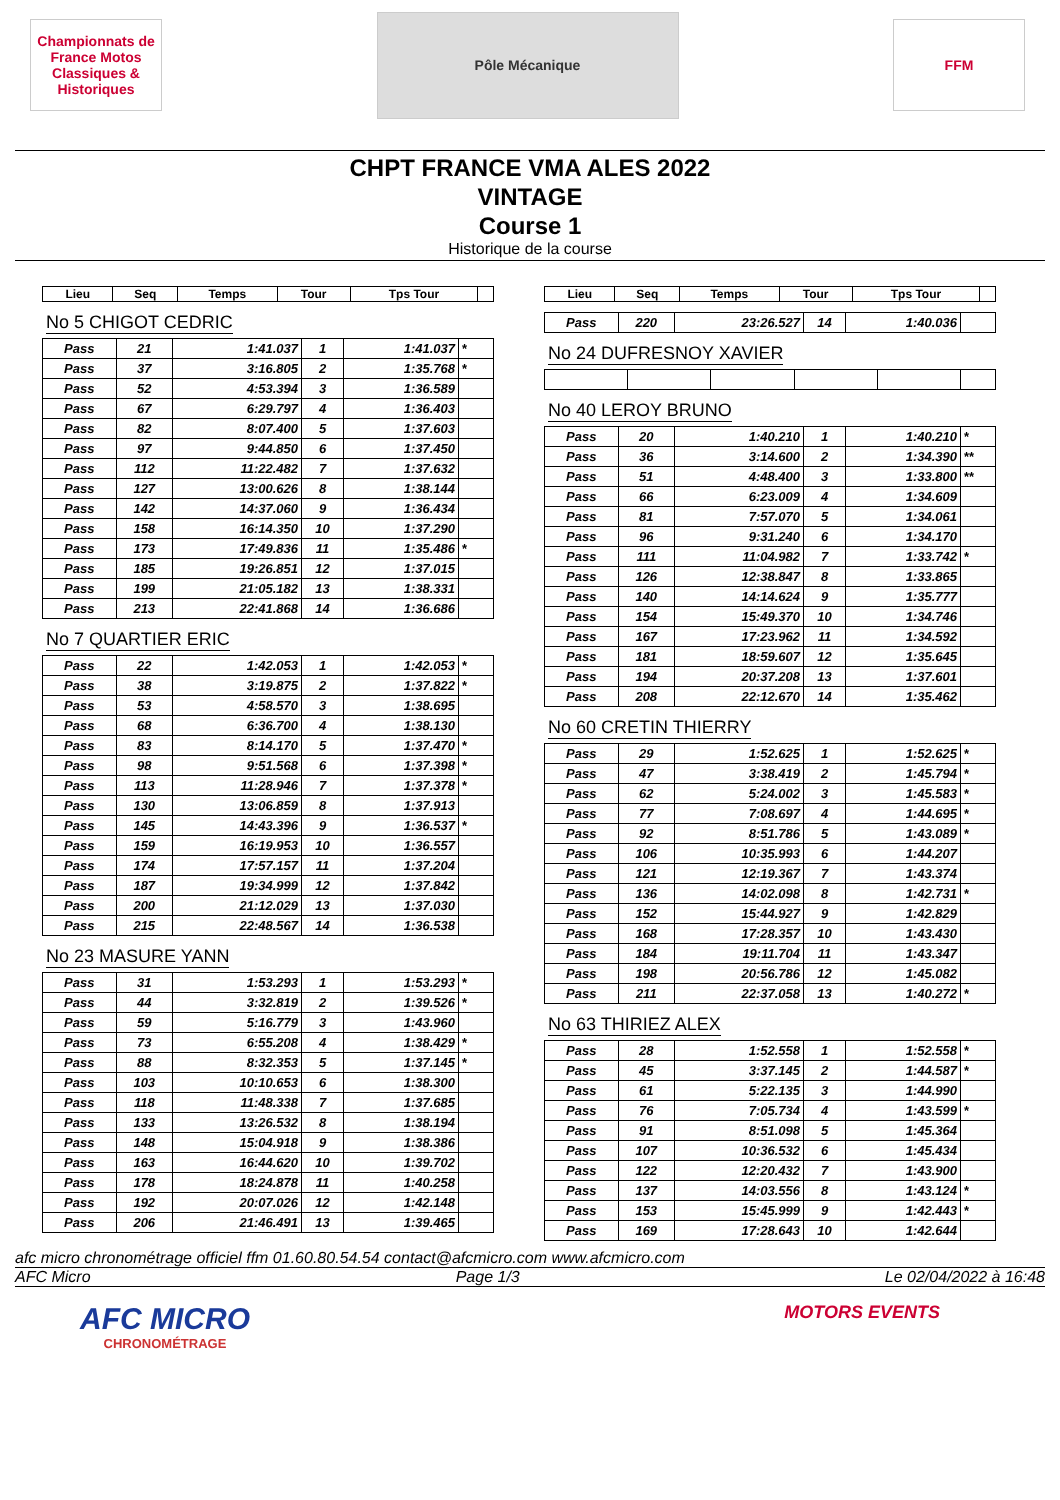Championnats de France Motos Classiques & Historiques
Pôle Mécanique
FFM
CHPT FRANCE VMA ALES 2022
VINTAGE
Course 1
Historique de la course
| Lieu | Seq | Temps | Tour | Tps Tour | |
| --- | --- | --- | --- | --- | --- |
No 5 CHIGOT CEDRIC
| Pass | 21 | 1:41.037 | 1 | 1:41.037 | * |
| Pass | 37 | 3:16.805 | 2 | 1:35.768 | * |
| Pass | 52 | 4:53.394 | 3 | 1:36.589 | |
| Pass | 67 | 6:29.797 | 4 | 1:36.403 | |
| Pass | 82 | 8:07.400 | 5 | 1:37.603 | |
| Pass | 97 | 9:44.850 | 6 | 1:37.450 | |
| Pass | 112 | 11:22.482 | 7 | 1:37.632 | |
| Pass | 127 | 13:00.626 | 8 | 1:38.144 | |
| Pass | 142 | 14:37.060 | 9 | 1:36.434 | |
| Pass | 158 | 16:14.350 | 10 | 1:37.290 | |
| Pass | 173 | 17:49.836 | 11 | 1:35.486 | * |
| Pass | 185 | 19:26.851 | 12 | 1:37.015 | |
| Pass | 199 | 21:05.182 | 13 | 1:38.331 | |
| Pass | 213 | 22:41.868 | 14 | 1:36.686 | |
No 7 QUARTIER ERIC
| Pass | 22 | 1:42.053 | 1 | 1:42.053 | * |
| Pass | 38 | 3:19.875 | 2 | 1:37.822 | * |
| Pass | 53 | 4:58.570 | 3 | 1:38.695 | |
| Pass | 68 | 6:36.700 | 4 | 1:38.130 | |
| Pass | 83 | 8:14.170 | 5 | 1:37.470 | * |
| Pass | 98 | 9:51.568 | 6 | 1:37.398 | * |
| Pass | 113 | 11:28.946 | 7 | 1:37.378 | * |
| Pass | 130 | 13:06.859 | 8 | 1:37.913 | |
| Pass | 145 | 14:43.396 | 9 | 1:36.537 | * |
| Pass | 159 | 16:19.953 | 10 | 1:36.557 | |
| Pass | 174 | 17:57.157 | 11 | 1:37.204 | |
| Pass | 187 | 19:34.999 | 12 | 1:37.842 | |
| Pass | 200 | 21:12.029 | 13 | 1:37.030 | |
| Pass | 215 | 22:48.567 | 14 | 1:36.538 | |
No 23 MASURE YANN
| Pass | 31 | 1:53.293 | 1 | 1:53.293 | * |
| Pass | 44 | 3:32.819 | 2 | 1:39.526 | * |
| Pass | 59 | 5:16.779 | 3 | 1:43.960 | |
| Pass | 73 | 6:55.208 | 4 | 1:38.429 | * |
| Pass | 88 | 8:32.353 | 5 | 1:37.145 | * |
| Pass | 103 | 10:10.653 | 6 | 1:38.300 | |
| Pass | 118 | 11:48.338 | 7 | 1:37.685 | |
| Pass | 133 | 13:26.532 | 8 | 1:38.194 | |
| Pass | 148 | 15:04.918 | 9 | 1:38.386 | |
| Pass | 163 | 16:44.620 | 10 | 1:39.702 | |
| Pass | 178 | 18:24.878 | 11 | 1:40.258 | |
| Pass | 192 | 20:07.026 | 12 | 1:42.148 | |
| Pass | 206 | 21:46.491 | 13 | 1:39.465 | |
| Lieu | Seq | Temps | Tour | Tps Tour | |
| --- | --- | --- | --- | --- | --- |
| Pass | 220 | 23:26.527 | 14 | 1:40.036 | |
No 24 DUFRESNOY XAVIER No 40 LEROY BRUNO
| Pass | 20 | 1:40.210 | 1 | 1:40.210 | * |
| Pass | 36 | 3:14.600 | 2 | 1:34.390 | ** |
| Pass | 51 | 4:48.400 | 3 | 1:33.800 | ** |
| Pass | 66 | 6:23.009 | 4 | 1:34.609 | |
| Pass | 81 | 7:57.070 | 5 | 1:34.061 | |
| Pass | 96 | 9:31.240 | 6 | 1:34.170 | |
| Pass | 111 | 11:04.982 | 7 | 1:33.742 | * |
| Pass | 126 | 12:38.847 | 8 | 1:33.865 | |
| Pass | 140 | 14:14.624 | 9 | 1:35.777 | |
| Pass | 154 | 15:49.370 | 10 | 1:34.746 | |
| Pass | 167 | 17:23.962 | 11 | 1:34.592 | |
| Pass | 181 | 18:59.607 | 12 | 1:35.645 | |
| Pass | 194 | 20:37.208 | 13 | 1:37.601 | |
| Pass | 208 | 22:12.670 | 14 | 1:35.462 | |
No 60 CRETIN THIERRY
| Pass | 29 | 1:52.625 | 1 | 1:52.625 | * |
| Pass | 47 | 3:38.419 | 2 | 1:45.794 | * |
| Pass | 62 | 5:24.002 | 3 | 1:45.583 | * |
| Pass | 77 | 7:08.697 | 4 | 1:44.695 | * |
| Pass | 92 | 8:51.786 | 5 | 1:43.089 | * |
| Pass | 106 | 10:35.993 | 6 | 1:44.207 | |
| Pass | 121 | 12:19.367 | 7 | 1:43.374 | |
| Pass | 136 | 14:02.098 | 8 | 1:42.731 | * |
| Pass | 152 | 15:44.927 | 9 | 1:42.829 | |
| Pass | 168 | 17:28.357 | 10 | 1:43.430 | |
| Pass | 184 | 19:11.704 | 11 | 1:43.347 | |
| Pass | 198 | 20:56.786 | 12 | 1:45.082 | |
| Pass | 211 | 22:37.058 | 13 | 1:40.272 | * |
No 63 THIRIEZ ALEX
| Pass | 28 | 1:52.558 | 1 | 1:52.558 | * |
| Pass | 45 | 3:37.145 | 2 | 1:44.587 | * |
| Pass | 61 | 5:22.135 | 3 | 1:44.990 | |
| Pass | 76 | 7:05.734 | 4 | 1:43.599 | * |
| Pass | 91 | 8:51.098 | 5 | 1:45.364 | |
| Pass | 107 | 10:36.532 | 6 | 1:45.434 | |
| Pass | 122 | 12:20.432 | 7 | 1:43.900 | |
| Pass | 137 | 14:03.556 | 8 | 1:43.124 | * |
| Pass | 153 | 15:45.999 | 9 | 1:42.443 | * |
| Pass | 169 | 17:28.643 | 10 | 1:42.644 | |
afc micro chronométrage officiel ffm 01.60.80.54.54 contact@afcmicro.com www.afcmicro.com
AFC Micro Page 1/3 Le 02/04/2022 à 16:48
AFC MICRO
CHRONOMÉTRAGE
MOTORS EVENTS